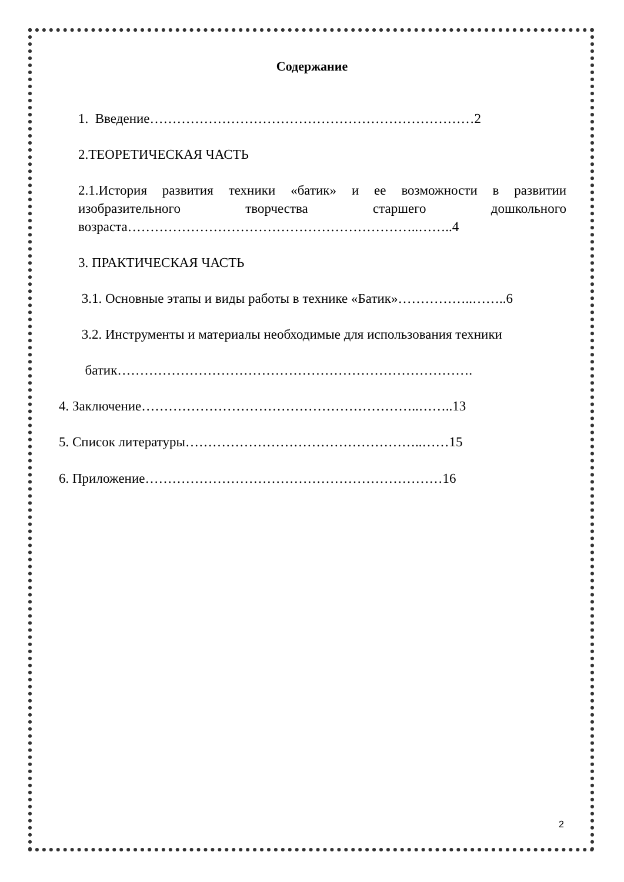Содержание
1. Введение………………………………………………………………2
2.ТЕОРЕТИЧЕСКАЯ ЧАСТЬ
2.1.История развития техники «батик» и ее возможности в развитии изобразительного творчества старшего дошкольного возраста………………………………………………………..……..4
3. ПРАКТИЧЕСКАЯ ЧАСТЬ
3.1. Основные этапы и виды работы в технике «Батик»……………..……..6
3.2. Инструменты и материалы необходимые для использования техники
батик…………………………………………………………………….
4. Заключение……………………………………………………..……..13
5. Список литературы……………………………………………..……15
6. Приложение…………………………………………………………16
2